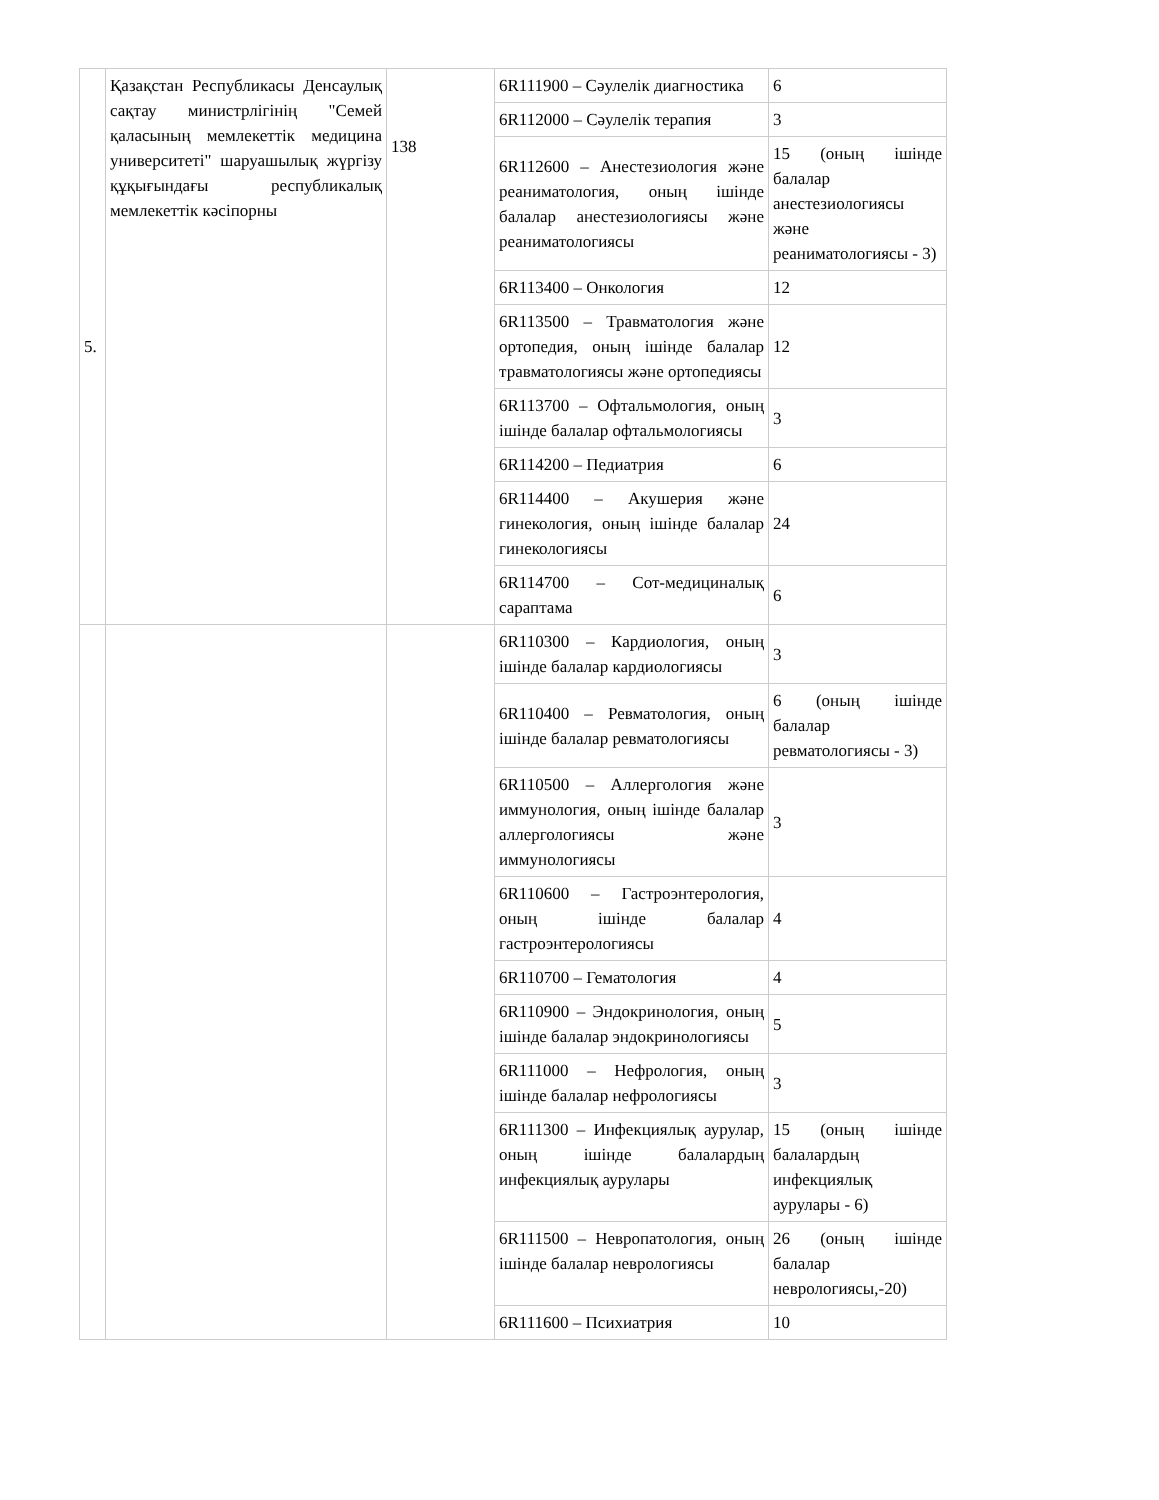| 5. | Қазақстан Республикасы Денсаулық сақтау министрлігінің "Семей қаласының мемлекеттік медицина университеті" шаруашылық жүргізу құқығындағы республикалық мемлекеттік кәсіпорны | 138 | 6R111900 – Сәулелік диагностика | 6 |
| | | | 6R112000 – Сәулелік терапия | 3 |
| | | | 6R112600 – Анестезиология және реаниматология, оның ішінде балалар анестезиологиясы және реаниматологиясы | 15 (оның ішінде балалар анестезиологиясы және реаниматологиясы - 3) |
| | | | 6R113400 – Онкология | 12 |
| | | | 6R113500 – Травматология және ортопедия, оның ішінде балалар травматологиясы және ортопедиясы | 12 |
| | | | 6R113700 – Офтальмология, оның ішінде балалар офтальмологиясы | 3 |
| | | | 6R114200 – Педиатрия | 6 |
| | | | 6R114400 – Акушерия және гинекология, оның ішінде балалар гинекологиясы | 24 |
| | | | 6R114700 – Сот-медициналық сараптама | 6 |
| | | | 6R110300 – Кардиология, оның ішінде балалар кардиологиясы | 3 |
| | | | 6R110400 – Ревматология, оның ішінде балалар ревматологиясы | 6 (оның ішінде балалар ревматологиясы - 3) |
| | | | 6R110500 – Аллергология және иммунология, оның ішінде балалар аллергологиясы және иммунологиясы | 3 |
| | | | 6R110600 – Гастроэнтерология, оның ішінде балалар гастроэнтерологиясы | 4 |
| | | | 6R110700 – Гематология | 4 |
| | | | 6R110900 – Эндокринология, оның ішінде балалар эндокринологиясы | 5 |
| | | | 6R111000 – Нефрология, оның ішінде балалар нефрологиясы | 3 |
| | | | 6R111300 – Инфекциялық аурулар, оның ішінде балалардың инфекциялық аурулары | 15 (оның ішінде балалардың инфекциялық аурулары - 6) |
| | | | 6R111500 – Невропатология, оның ішінде балалар неврологиясы | 26 (оның ішінде балалар неврологиясы,-20) |
| | | | 6R111600 – Психиатрия | 10 |